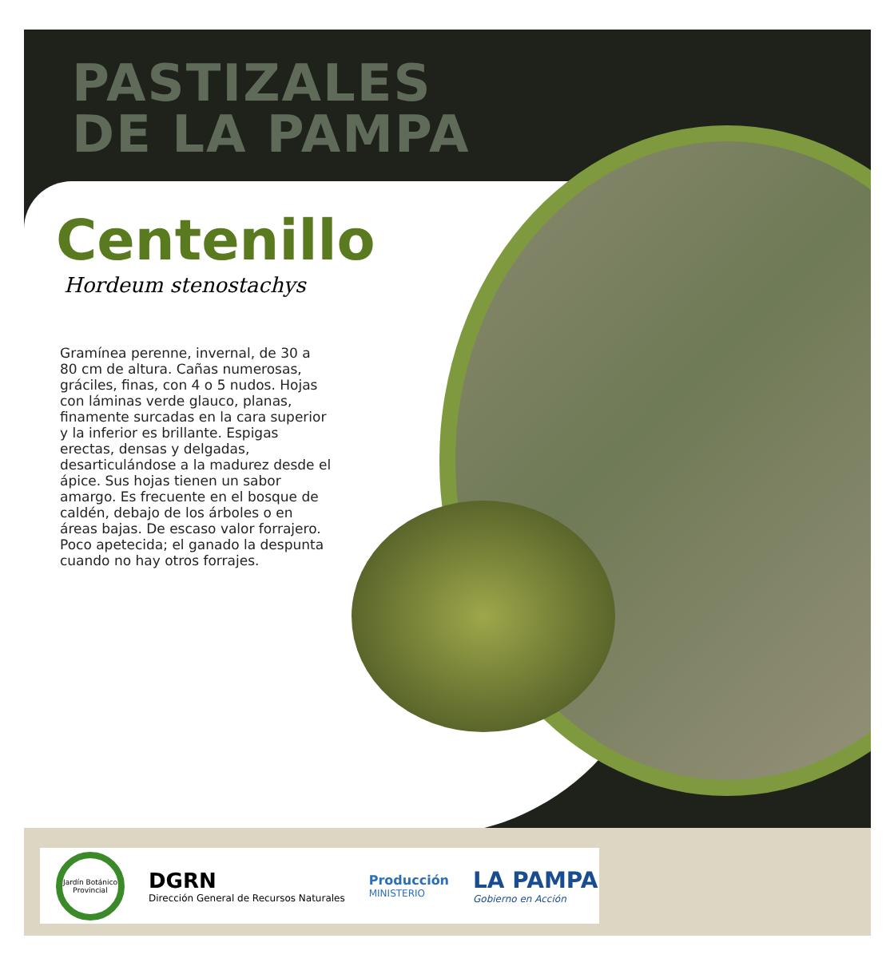PASTIZALES
DE LA PAMPA
Centenillo
Hordeum stenostachys
Gramínea perenne, invernal, de 30 a 80 cm de altura. Cañas numerosas, gráciles, finas, con 4 o 5 nudos. Hojas con láminas verde glauco, planas, finamente surcadas en la cara superior y la inferior es brillante. Espigas erectas, densas y delgadas, desarticulándose a la madurez desde el ápice. Sus hojas tienen un sabor amargo. Es frecuente en el bosque de caldén, debajo de los árboles o en áreas bajas. De escaso valor forrajero. Poco apetecida; el ganado la despunta cuando no hay otros forrajes.
Jardín Botánico Provincial
DGRN
Dirección General de Recursos Naturales
Producción
MINISTERIO
LA PAMPA
Gobierno en Acción